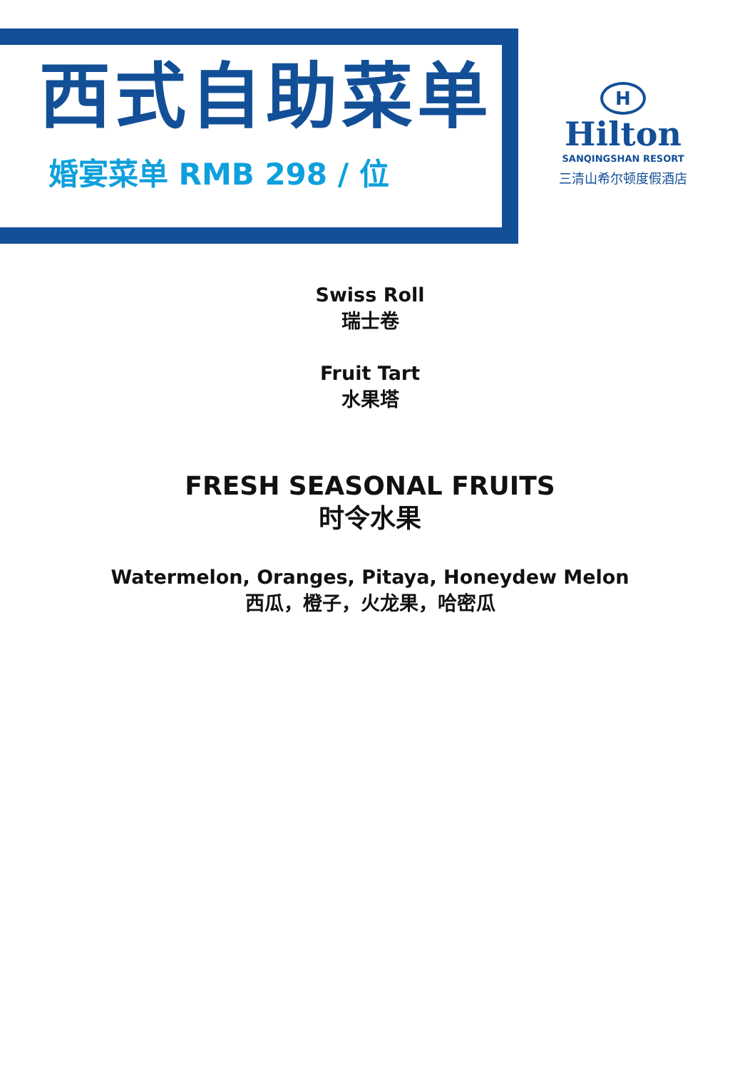西式自助菜单
婚宴菜单 RMB 298 / 位
H
Hilton
SANQINGSHAN RESORT
三清山希尔顿度假酒店
Swiss Roll
瑞士卷
Fruit Tart
水果塔
FRESH SEASONAL FRUITS
时令水果
Watermelon, Oranges, Pitaya, Honeydew Melon
西瓜，橙子，火龙果，哈密瓜